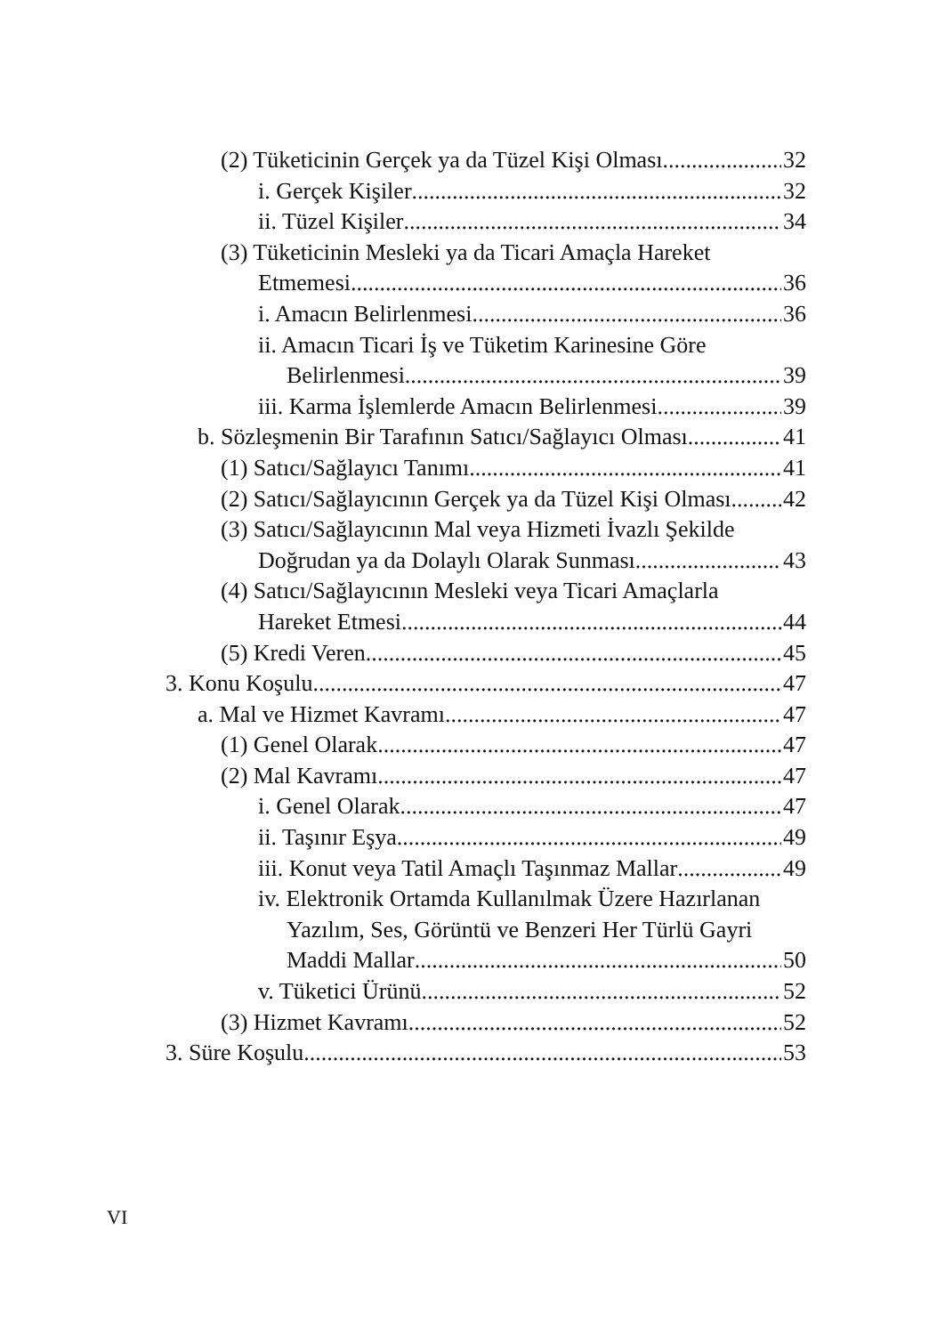(2) Tüketicinin Gerçek ya da Tüzel Kişi Olması 32
i. Gerçek Kişiler 32
ii. Tüzel Kişiler 34
(3) Tüketicinin Mesleki ya da Ticari Amaçla Hareket
Etmemesi 36
i. Amacın Belirlenmesi 36
ii. Amacın Ticari İş ve Tüketim Karinesine Göre
Belirlenmesi 39
iii. Karma İşlemlerde Amacın Belirlenmesi 39
b. Sözleşmenin Bir Tarafının Satıcı/Sağlayıcı Olması 41
(1) Satıcı/Sağlayıcı Tanımı 41
(2) Satıcı/Sağlayıcının Gerçek ya da Tüzel Kişi Olması 42
(3) Satıcı/Sağlayıcının Mal veya Hizmeti İvazlı Şekilde
Doğrudan ya da Dolaylı Olarak Sunması 43
(4) Satıcı/Sağlayıcının Mesleki veya Ticari Amaçlarla
Hareket Etmesi 44
(5) Kredi Veren 45
3. Konu Koşulu 47
a. Mal ve Hizmet Kavramı 47
(1) Genel Olarak 47
(2) Mal Kavramı 47
i. Genel Olarak 47
ii. Taşınır Eşya 49
iii. Konut veya Tatil Amaçlı Taşınmaz Mallar 49
iv. Elektronik Ortamda Kullanılmak Üzere Hazırlanan
Yazılım, Ses, Görüntü ve Benzeri Her Türlü Gayri
Maddi Mallar 50
v. Tüketici Ürünü 52
(3) Hizmet Kavramı 52
3. Süre Koşulu 53
VI